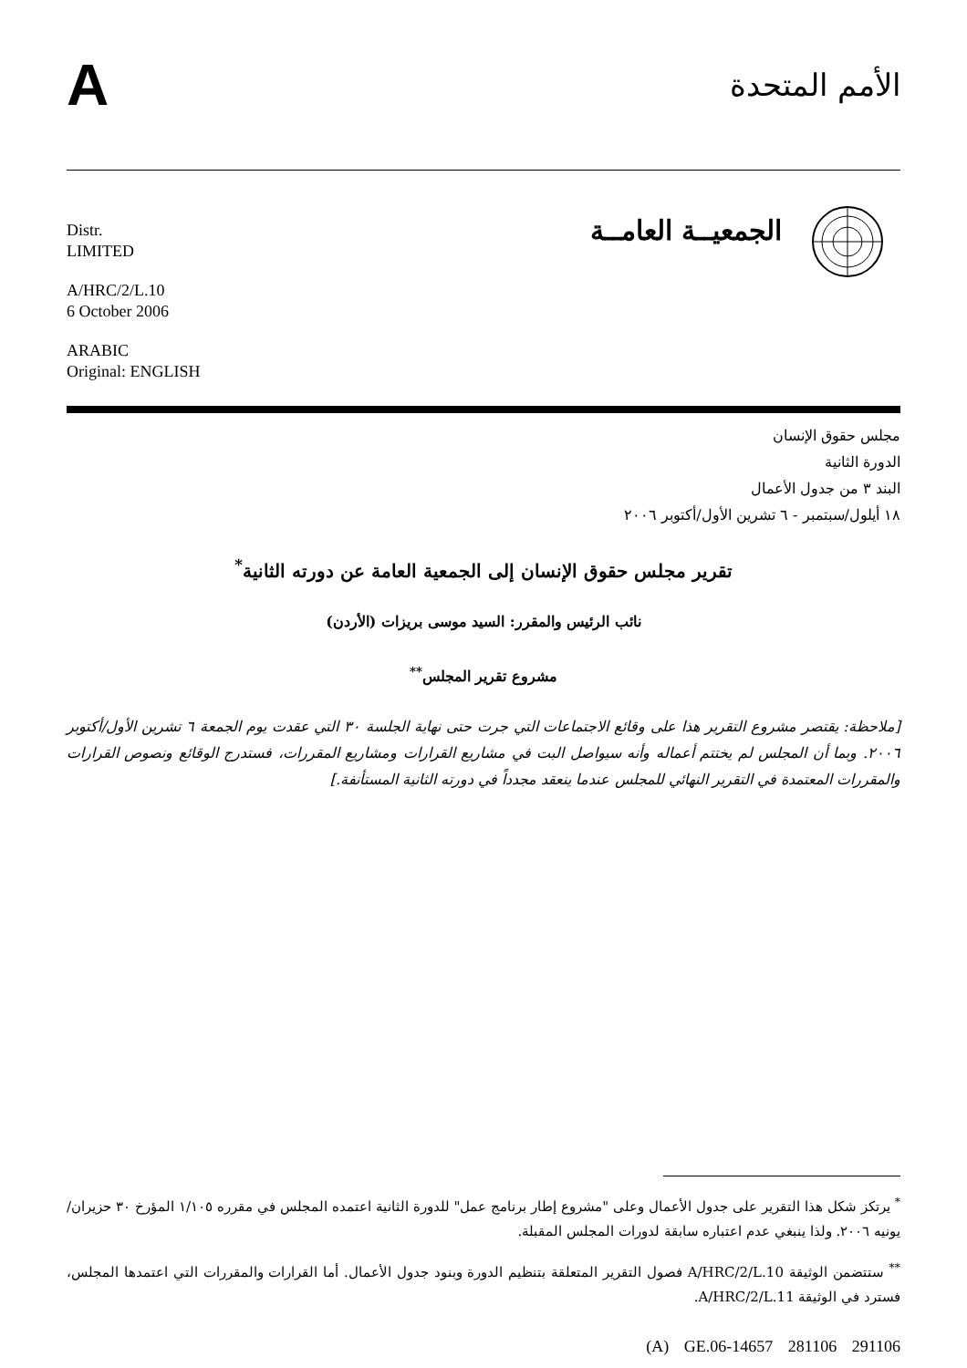A
الأمم المتحدة
Distr.
LIMITED
A/HRC/2/L.10
6 October 2006
ARABIC
Original: ENGLISH
الجمعيــة العامــة
مجلس حقوق الإنسان
الدورة الثانية
البند ٣ من جدول الأعمال
١٨ أيلول/سبتمبر - ٦ تشرين الأول/أكتوبر ٢٠٠٦
تقرير مجلس حقوق الإنسان إلى الجمعية العامة عن دورته الثانية<sup>*</sup>
نائب الرئيس والمقرر: السيد موسى بريزات (الأردن)
مشروع تقرير المجلس<sup>**</sup>
[ملاحظة: يقتصر مشروع التقرير هذا على وقائع الاجتماعات التي جرت حتى نهاية الجلسة ٣٠ التي عقدت يوم الجمعة ٦ تشرين الأول/أكتوبر ٢٠٠٦. وبما أن المجلس لم يختتم أعماله وأنه سيواصل البت في مشاريع القرارات ومشاريع المقررات، فستدرج الوقائع ونصوص القرارات والمقررات المعتمدة في التقرير النهائي للمجلس عندما ينعقد مجدداً في دورته الثانية المستأنفة.]
<sup>*</sup> يرتكز شكل هذا التقرير على جدول الأعمال وعلى "مشروع إطار برنامج عمل" للدورة الثانية اعتمده المجلس في مقرره ١/١٠٥ المؤرخ ٣٠ حزيران/يونيه ٢٠٠٦. ولذا ينبغي عدم اعتباره سابقة لدورات المجلس المقبلة.
<sup>**</sup> ستتضمن الوثيقة A/HRC/2/L.10 فصول التقرير المتعلقة بتنظيم الدورة وبنود جدول الأعمال. أما القرارات والمقررات التي اعتمدها المجلس، فسترد في الوثيقة A/HRC/2/L.11.
(A) GE.06-14657 281106 291106